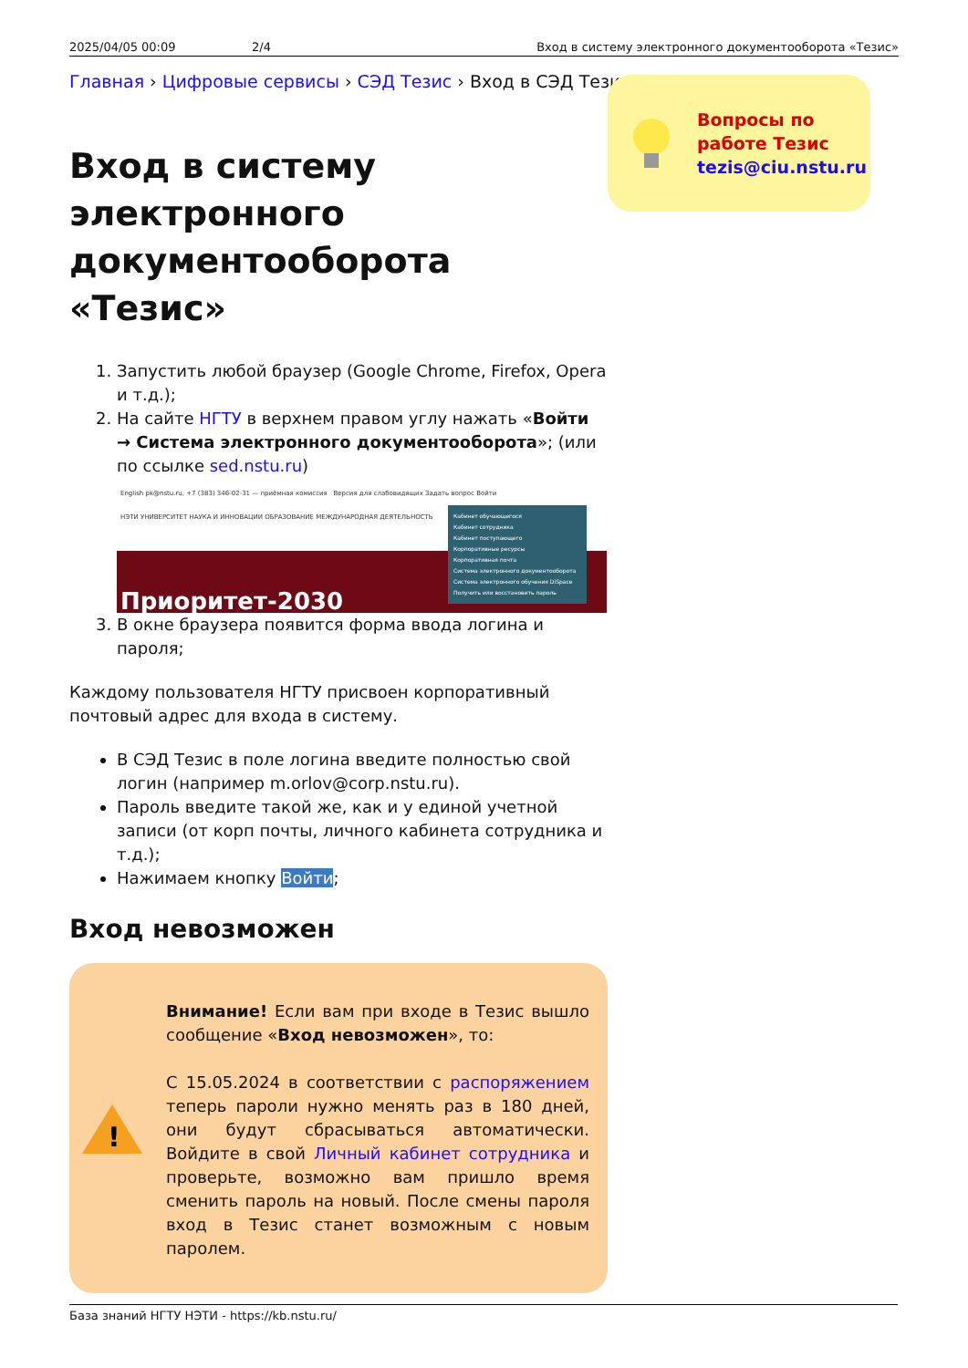2025/04/05 00:09 2/4 Вход в систему электронного документооборота «Тезис»
Главная › Цифровые сервисы › СЭД Тезис › Вход в СЭД Тезис
Вопросы по
работе Тезис
tezis@ciu.nstu.ru
Вход в систему электронного документооборота «Тезис»
1. Запустить любой браузер (Google Chrome, Firefox, Opera и т.д.);
2. На сайте НГТУ в верхнем правом углу нажать «Войти → Система электронного документооборота»; (или по ссылке sed.nstu.ru)
English pk@nstu.ru, +7 (383) 346-02-31 — приёмная комиссия Версия для слабовидящих Задать вопрос Войти
НЭТИ УНИВЕРСИТЕТ НАУКА И ИННОВАЦИИ ОБРАЗОВАНИЕ МЕЖДУНАРОДНАЯ ДЕЯТЕЛЬНОСТЬ
Кабинет обучающегося
Кабинет сотрудника
Кабинет поступающего
Корпоративные ресурсы
Корпоративная почта
Система электронного документооборота
Система электронного обучения DiSpace
Получить или восстановить пароль
Приоритет-2030
3. В окне браузера появится форма ввода логина и пароля;
Каждому пользователя НГТУ присвоен корпоративный почтовый адрес для входа в систему.
В СЭД Тезис в поле логина введите полностью свой логин (например m.orlov@corp.nstu.ru).
Пароль введите такой же, как и у единой учетной записи (от корп почты, личного кабинета сотрудника и т.д.);
Нажимаем кнопку Войти;
Вход невозможен
!
Внимание! Если вам при входе в Тезис вышло сообщение «Вход невозможен», то:
С 15.05.2024 в соответствии с распоряжением теперь пароли нужно менять раз в 180 дней, они будут сбрасываться автоматически. Войдите в свой Личный кабинет сотрудника и проверьте, возможно вам пришло время сменить пароль на новый. После смены пароля вход в Тезис станет возможным с новым паролем.
База знаний НГТУ НЭТИ - https://kb.nstu.ru/